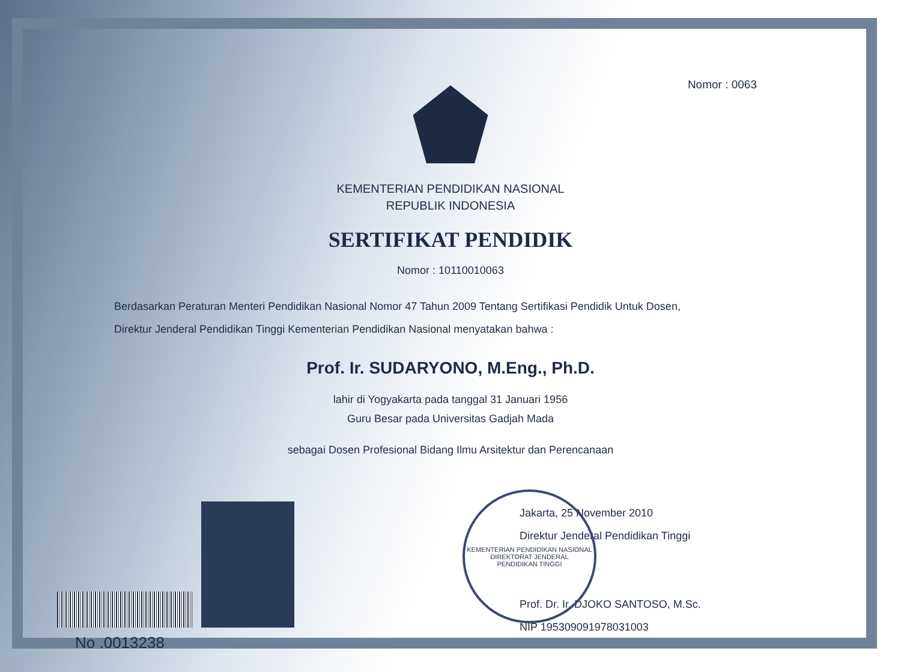Nomor : 0063
KEMENTERIAN PENDIDIKAN NASIONAL
REPUBLIK INDONESIA
SERTIFIKAT PENDIDIK
Nomor : 10110010063
Berdasarkan Peraturan Menteri Pendidikan Nasional Nomor 47 Tahun 2009 Tentang Sertifikasi Pendidik Untuk Dosen,
Direktur Jenderal Pendidikan Tinggi Kementerian Pendidikan Nasional menyatakan bahwa :
Prof. Ir. SUDARYONO, M.Eng., Ph.D.
lahir di Yogyakarta pada tanggal 31 Januari 1956
Guru Besar pada Universitas Gadjah Mada
sebagai Dosen Profesional Bidang Ilmu Arsitektur dan Perencanaan
No .0013238
Jakarta, 25 November 2010
Direktur Jenderal Pendidikan Tinggi
Prof. Dr. Ir. DJOKO SANTOSO, M.Sc.
NIP 195309091978031003
KEMENTERIAN PENDIDIKAN NASIONAL
DIREKTORAT JENDERAL
PENDIDIKAN TINGGI